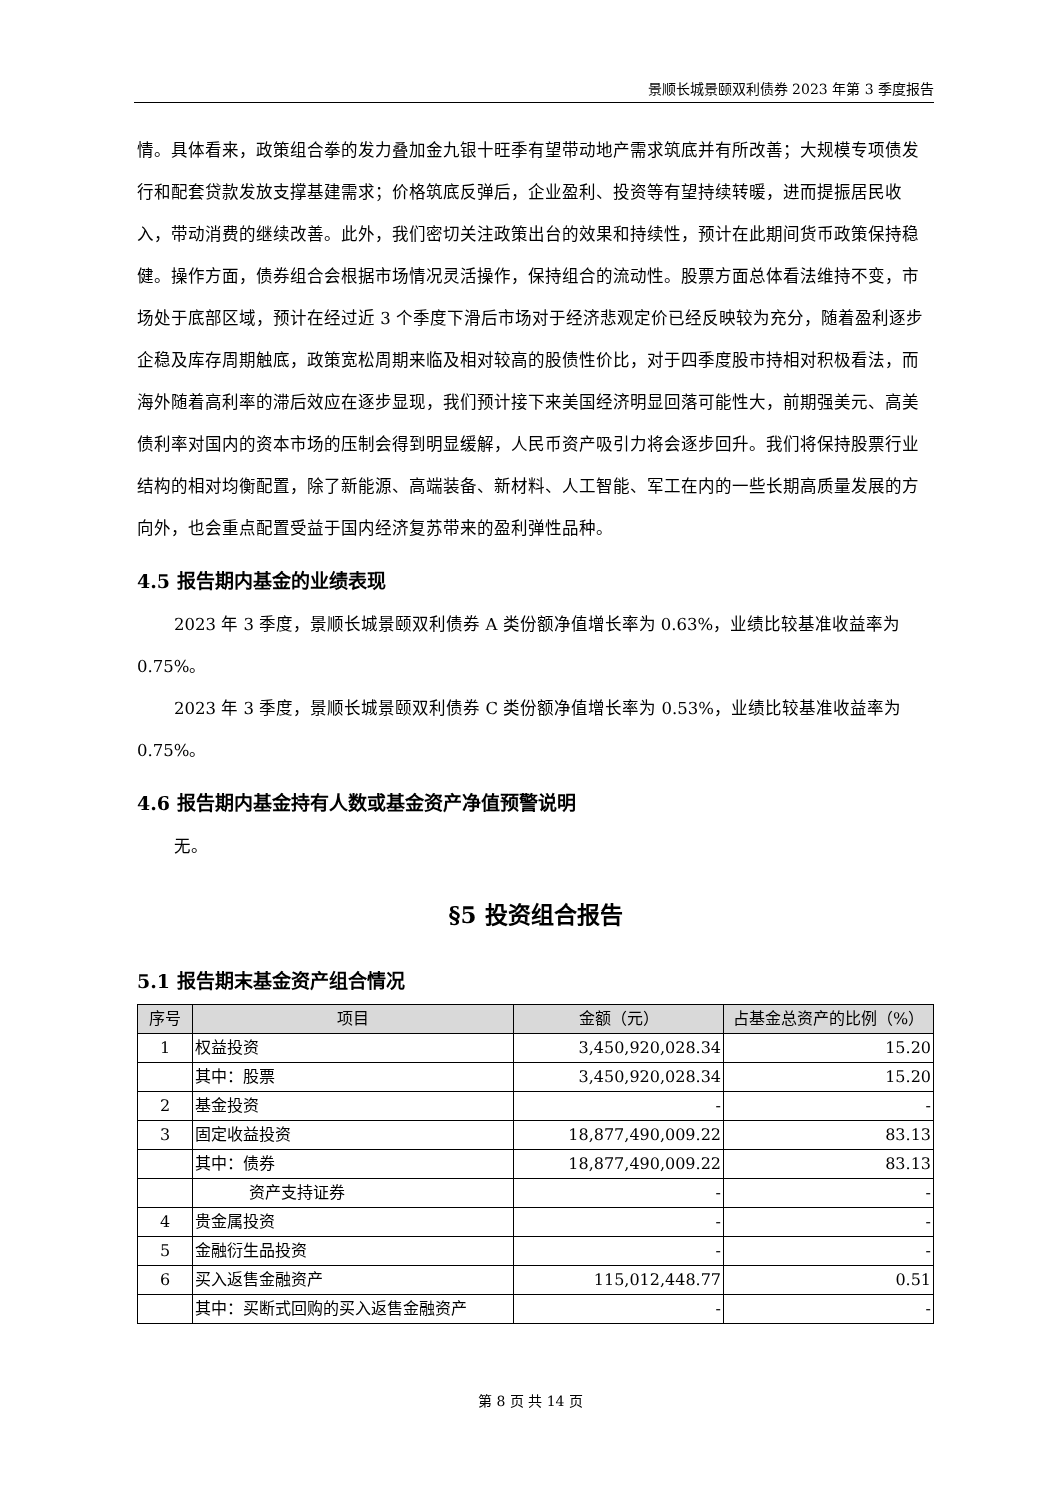景顺长城景颐双利债券 2023 年第 3 季度报告
情。具体看来，政策组合拳的发力叠加金九银十旺季有望带动地产需求筑底并有所改善；大规模专项债发行和配套贷款发放支撑基建需求；价格筑底反弹后，企业盈利、投资等有望持续转暖，进而提振居民收入，带动消费的继续改善。此外，我们密切关注政策出台的效果和持续性，预计在此期间货币政策保持稳健。操作方面，债券组合会根据市场情况灵活操作，保持组合的流动性。股票方面总体看法维持不变，市场处于底部区域，预计在经过近 3 个季度下滑后市场对于经济悲观定价已经反映较为充分，随着盈利逐步企稳及库存周期触底，政策宽松周期来临及相对较高的股债性价比，对于四季度股市持相对积极看法，而海外随着高利率的滞后效应在逐步显现，我们预计接下来美国经济明显回落可能性大，前期强美元、高美债利率对国内的资本市场的压制会得到明显缓解，人民币资产吸引力将会逐步回升。我们将保持股票行业结构的相对均衡配置，除了新能源、高端装备、新材料、人工智能、军工在内的一些长期高质量发展的方向外，也会重点配置受益于国内经济复苏带来的盈利弹性品种。
4.5 报告期内基金的业绩表现
2023 年 3 季度，景顺长城景颐双利债券 A 类份额净值增长率为 0.63%，业绩比较基准收益率为 0.75%。
2023 年 3 季度，景顺长城景颐双利债券 C 类份额净值增长率为 0.53%，业绩比较基准收益率为 0.75%。
4.6 报告期内基金持有人数或基金资产净值预警说明
无。
§5 投资组合报告
5.1 报告期末基金资产组合情况
| 序号 | 项目 | 金额（元） | 占基金总资产的比例（%） |
| --- | --- | --- | --- |
| 1 | 权益投资 | 3,450,920,028.34 | 15.20 |
| | 其中：股票 | 3,450,920,028.34 | 15.20 |
| 2 | 基金投资 | - | - |
| 3 | 固定收益投资 | 18,877,490,009.22 | 83.13 |
| | 其中：债券 | 18,877,490,009.22 | 83.13 |
| | 资产支持证券 | - | - |
| 4 | 贵金属投资 | - | - |
| 5 | 金融衍生品投资 | - | - |
| 6 | 买入返售金融资产 | 115,012,448.77 | 0.51 |
| | 其中：买断式回购的买入返售金融资产 | - | - |
第 8 页 共 14 页